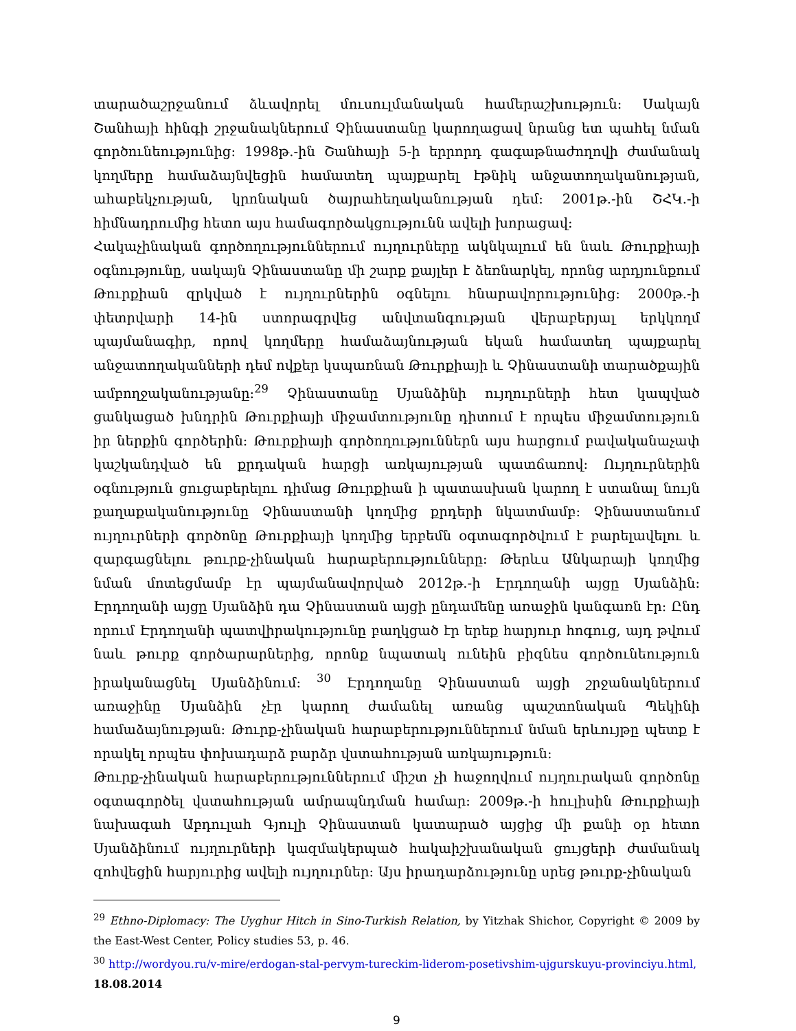տարածաշրջանում ձևավորել մուսուլմանական համերաշխություն: Սակայն Շանհայի հինգի շրջանակներում Չինաստանը կարողացավ նրանց ետ պահել նման գործունեությունից: 1998թ.-ին Շանհայի 5-ի երրորդ գագաթնաժողովի ժամանակ կողմերը համաձայնվեցին համատեղ պայքարել էթնիկ անջատողականության, ահաբեկչության, կրոնական ծայրահեղականության դեմ: 2001թ.-ին ՇՀԿ.-ի հիմնադրումից հետո այս համագործակցությունն ավելի խորացավ:
Հակաչինական գործողություններում ույղուրները ակնկալում են նաև Թուրքիայի օգնությունը, սակայն Չինաստանը մի շարք քայլեր է ձեռնարկել, որոնց արդյունքում Թուրքիան զրկված է ույղուրներին օգնելու հնարավորությունից: 2000թ.-ի փետրվարի 14-ին ստորագրվեց անվտանգության վերաբերյալ երկկողմ պայմանագիր, որով կողմերը համաձայնության եկան համատեղ պայքարել անջատողականների դեմ ովքեր կսպառնան Թուրքիայի և Չինաստանի տարածքային ամբողջականությանը:<sup>29</sup> Չինաստանը Սյանձինի ույղուրների հետ կապված ցանկացած խնդրին Թուրքիայի միջամտությունը դիտում է որպես միջամտություն իր ներքին գործերին: Թուրքիայի գործողություններն այս հարցում բավականաչափ կաշկանդված են քրդական հարցի առկայության պատճառով: Ույղուրներին օգնություն ցուցաբերելու դիմաց Թուրքիան ի պատասխան կարող է ստանալ նույն քաղաքականությունը Չինաստանի կողմից քրդերի նկատմամբ: Չինաստանում ույղուրների գործոնը Թուրքիայի կողմից երբեմն օգտագործվում է բարելավելու և զարգացնելու թուրք-չինական հարաբերությունները: Թերևս Անկարայի կողմից նման մոտեցմամբ էր պայմանավորված 2012թ.-ի Էրդողանի այցը Սյանձին: Էրդողանի այցը Սյանձին դա Չինաստան այցի ընդամենը առաջին կանգառն էր: Ընդ որում Էրդողանի պատվիրակությունը բաղկցած էր երեք հարյուր հոգուց, այդ թվում նաև թուրք գործարարներից, որոնք նպատակ ունեին բիզնես գործունեություն իրականացնել Սյանձինում: <sup>30</sup> Էրդողանը Չինաստան այցի շրջանակներում առաջինը Սյանձին չէր կարող ժամանել առանց պաշտոնական Պեկինի համաձայնության: Թուրք-չինական հարաբերություններում նման երևույթը պետք է որակել որպես փոխադարձ բարձր վստահության առկայություն:
Թուրք-չինական հարաբերություններում միշտ չի հաջողվում ույղուրական գործոնը օգտագործել վստահության ամրապնդման համար: 2009թ.-ի հուլիսին Թուրքիայի նախագահ Աբդուլահ Գյուլի Չինաստան կատարած այցից մի քանի օր հետո Սյանձինում ույղուրների կազմակերպած հակաիշխանական ցույցերի ժամանակ զոհվեցին հարյուրից ավելի ույղուրներ: Այս իրադարձությունը սրեց թուրք-չինական
<sup>29</sup> Ethno-Diplomacy: The Uyghur Hitch in Sino-Turkish Relation, by Yitzhak Shichor, Copyright © 2009 by the East-West Center, Policy studies 53, p. 46.
<sup>30</sup> http://wordyou.ru/v-mire/erdogan-stal-pervym-tureckim-liderom-posetivshim-ujgurskuyu-provinciyu.html,
18.08.2014
9